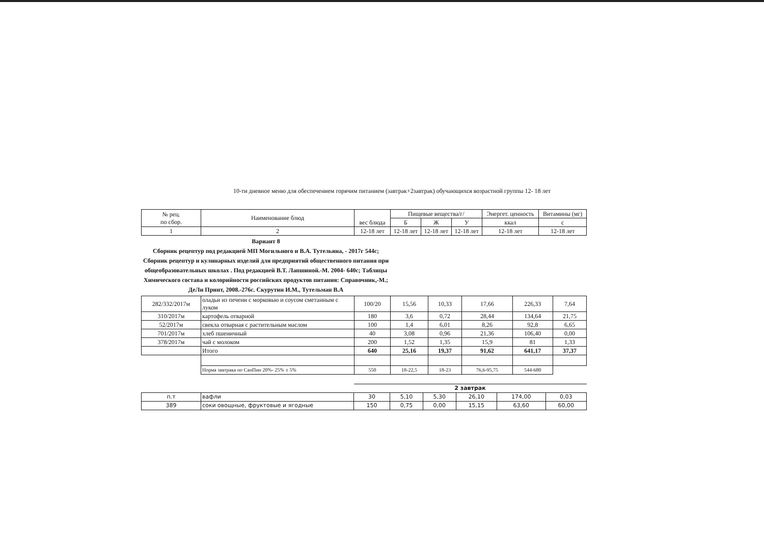10-ти дневное меню для обеспечением горячим питанием (завтрак+2завтрак) обучающихся возрастной группы 12- 18 лет
| № рец. по сбор. | Наименование блюд | вес блюда | Пищевые вещества/г/ | | | Энергет. ценность | Витамины (мг) |
| --- | --- | --- | --- | --- | --- | --- | --- |
| | | | Б | Ж | У | ккал | с |
| 1 | 2 | 12-18 лет | 12-18 лет | 12-18 лет | 12-18 лет | 12-18 лет | 12-18 лет |
Вариант 8
Сборник рецептур под редакцией МП Могильного и В.А. Тутельяна, - 2017г 544с; Сборник рецептур и кулинарных изделий для предприятий общественного питания при общеобразовательных школах . Под редакцией В.Т. Лапшиной.-М. 2004- 640с; Таблицы Химического состава и колорийности российских продуктов питания: Справочник,-М.; ДеЛи Принт, 2008.-276с. Скурутин И.М., Тутельман В.А
| 282/332/2017м | оладьи из печени с морковью и соусом сметанным с луком | 100/20 | 15,56 | 10,33 | 17,66 | 226,33 | 7,64 |
| 310/2017м | картофель отварной | 180 | 3,6 | 0,72 | 28,44 | 134,64 | 21,75 |
| 52/2017м | свекла отварная с растительным маслом | 100 | 1,4 | 6,01 | 8,26 | 92,8 | 6,65 |
| 701/2017м | хлеб пшеничный | 40 | 3,08 | 0,96 | 21,36 | 106,40 | 0,00 |
| 378/2017м | чай с молоком | 200 | 1,52 | 1,35 | 15,9 | 81 | 1,33 |
| | Итого | 640 | 25,16 | 19,37 | 91,62 | 641,17 | 37,37 |
| | Норма завтрака по СанПин 20%- 25% ± 5% | 550 | 18-22,5 | 18-23 | 76,6-95,75 | 544-680 | |
| | | 2 завтрак | | | | | |
| п.т | вафли | 30 | 5,10 | 5,30 | 26,10 | 174,00 | 0,03 |
| 389 | соки овощные, фруктовые и ягодные | 150 | 0,75 | 0,00 | 15,15 | 63,60 | 60,00 |